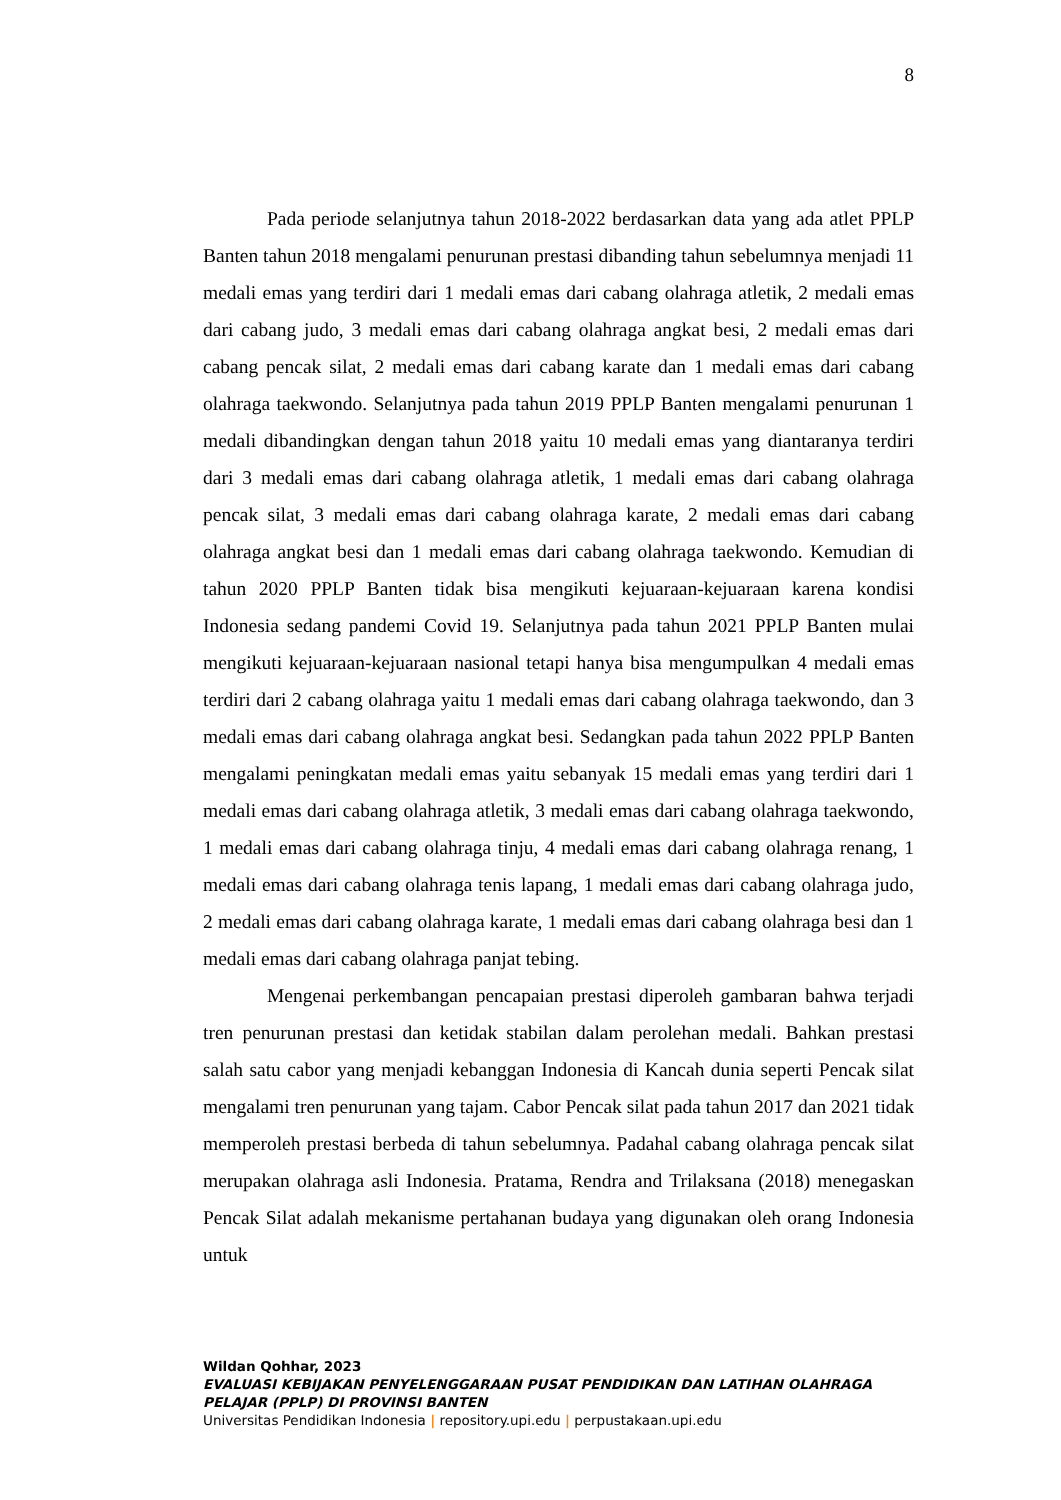8
Pada periode selanjutnya tahun 2018-2022 berdasarkan data yang ada atlet PPLP Banten tahun 2018 mengalami penurunan prestasi dibanding tahun sebelumnya menjadi 11 medali emas yang terdiri dari 1 medali emas dari cabang olahraga atletik, 2 medali emas dari cabang judo, 3 medali emas dari cabang olahraga angkat besi, 2 medali emas dari cabang pencak silat, 2 medali emas dari cabang karate dan 1 medali emas dari cabang olahraga taekwondo. Selanjutnya pada tahun 2019 PPLP Banten mengalami penurunan 1 medali dibandingkan dengan tahun 2018 yaitu 10 medali emas yang diantaranya terdiri dari 3 medali emas dari cabang olahraga atletik, 1 medali emas dari cabang olahraga pencak silat, 3 medali emas dari cabang olahraga karate, 2 medali emas dari cabang olahraga angkat besi dan 1 medali emas dari cabang olahraga taekwondo. Kemudian di tahun 2020 PPLP Banten tidak bisa mengikuti kejuaraan-kejuaraan karena kondisi Indonesia sedang pandemi Covid 19. Selanjutnya pada tahun 2021 PPLP Banten mulai mengikuti kejuaraan-kejuaraan nasional tetapi hanya bisa mengumpulkan 4 medali emas terdiri dari 2 cabang olahraga yaitu 1 medali emas dari cabang olahraga taekwondo, dan 3 medali emas dari cabang olahraga angkat besi. Sedangkan pada tahun 2022 PPLP Banten mengalami peningkatan medali emas yaitu sebanyak 15 medali emas yang terdiri dari 1 medali emas dari cabang olahraga atletik, 3 medali emas dari cabang olahraga taekwondo, 1 medali emas dari cabang olahraga tinju, 4 medali emas dari cabang olahraga renang, 1 medali emas dari cabang olahraga tenis lapang, 1 medali emas dari cabang olahraga judo, 2 medali emas dari cabang olahraga karate, 1 medali emas dari cabang olahraga besi dan 1 medali emas dari cabang olahraga panjat tebing.
Mengenai perkembangan pencapaian prestasi diperoleh gambaran bahwa terjadi tren penurunan prestasi dan ketidak stabilan dalam perolehan medali. Bahkan prestasi salah satu cabor yang menjadi kebanggan Indonesia di Kancah dunia seperti Pencak silat mengalami tren penurunan yang tajam. Cabor Pencak silat pada tahun 2017 dan 2021 tidak memperoleh prestasi berbeda di tahun sebelumnya. Padahal cabang olahraga pencak silat merupakan olahraga asli Indonesia. Pratama, Rendra and Trilaksana (2018) menegaskan Pencak Silat adalah mekanisme pertahanan budaya yang digunakan oleh orang Indonesia untuk
Wildan Qohhar, 2023
EVALUASI KEBIJAKAN PENYELENGGARAAN PUSAT PENDIDIKAN DAN LATIHAN OLAHRAGA PELAJAR (PPLP) DI PROVINSI BANTEN
Universitas Pendidikan Indonesia | repository.upi.edu | perpustakaan.upi.edu